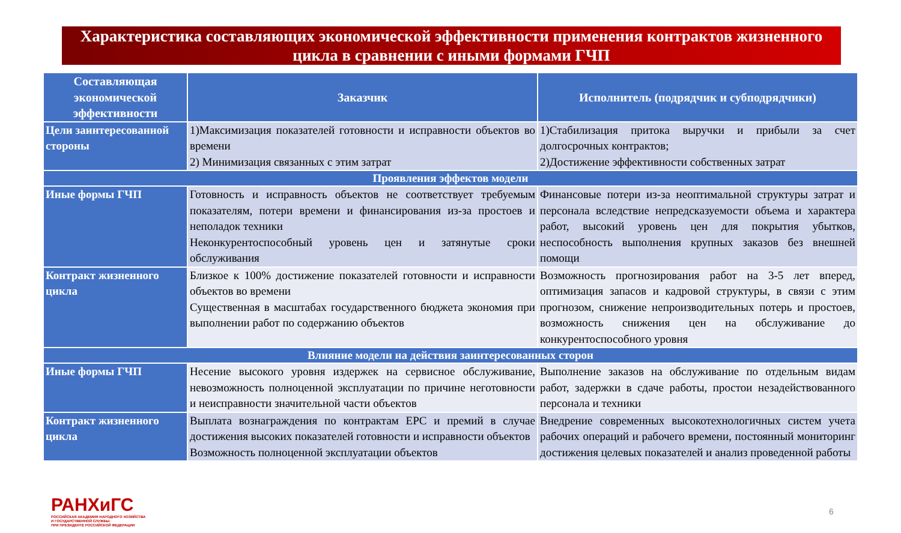Характеристика составляющих экономической эффективности применения контрактов жизненного цикла в сравнении с иными формами ГЧП
| Составляющая экономической эффективности | Заказчик | Исполнитель (подрядчик и субподрядчики) |
| --- | --- | --- |
| Цели заинтересованной стороны | 1)Максимизация показателей готовности и исправности объектов во времени 2) Минимизация связанных с этим затрат | 1)Стабилизация притока выручки и прибыли за счет долгосрочных контрактов; 2)Достижение эффективности собственных затрат |
| Проявления эффектов модели | | |
| Иные формы ГЧП | Готовность и исправность объектов не соответствует требуемым показателям, потери времени и финансирования из-за простоев и неполадок техники Неконкурентоспособный уровень цен и затянутые сроки обслуживания | Финансовые потери из-за неоптимальной структуры затрат и персонала вследствие непредсказуемости объема и характера работ, высокий уровень цен для покрытия убытков, неспособность выполнения крупных заказов без внешней помощи |
| Контракт жизненного цикла | Близкое к 100% достижение показателей готовности и исправности объектов во времени Существенная в масштабах государственного бюджета экономия при выполнении работ по содержанию объектов | Возможность прогнозирования работ на 3-5 лет вперед, оптимизация запасов и кадровой структуры, в связи с этим прогнозом, снижение непроизводительных потерь и простоев, возможность снижения цен на обслуживание до конкурентоспособного уровня |
| Влияние модели на действия заинтересованных сторон | | |
| Иные формы ГЧП | Несение высокого уровня издержек на сервисное обслуживание, невозможность полноценной эксплуатации по причине неготовности и неисправности значительной части объектов | Выполнение заказов на обслуживание по отдельным видам работ, задержки в сдаче работы, простои незадействованного персонала и техники |
| Контракт жизненного цикла | Выплата вознаграждения по контрактам EPC и премий в случае достижения высоких показателей готовности и исправности объектов Возможность полноценной эксплуатации объектов | Внедрение современных высокотехнологичных систем учета рабочих операций и рабочего времени, постоянный мониторинг достижения целевых показателей и анализ проведенной работы |
РАНХиГС
РОССИЙСКАЯ АКАДЕМИЯ НАРОДНОГО ХОЗЯЙСТВА
И ГОСУДАРСТВЕННОЙ СЛУЖБЫ
ПРИ ПРЕЗИДЕНТЕ РОССИЙСКОЙ ФЕДЕРАЦИИ
6